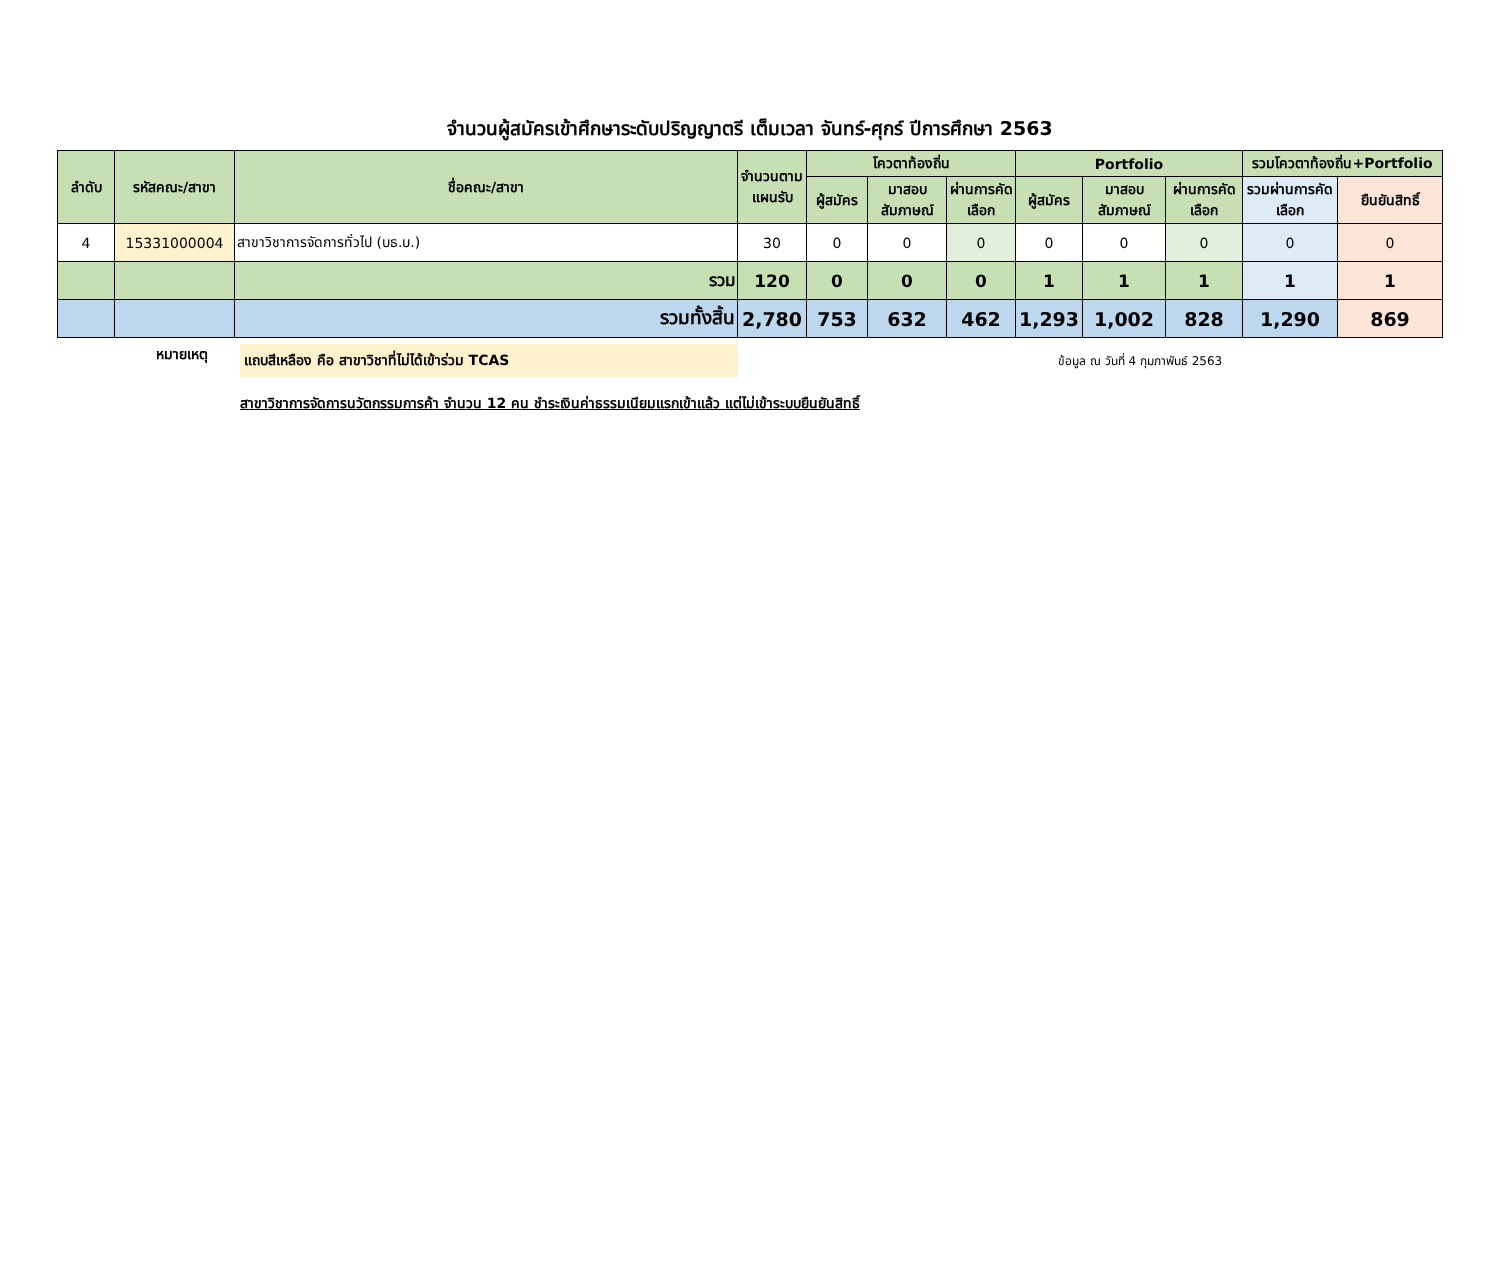จำนวนผู้สมัครเข้าศึกษาระดับปริญญาตรี เต็มเวลา จันทร์-ศุกร์ ปีการศึกษา 2563
| ลำดับ | รหัสคณะ/สาขา | ชื่อคณะ/สาขา | จำนวนตามแผนรับ | โควตาท้องถิ่น | | | Portfolio | | | รวมโควตาท้องถิ่น+Portfolio | |
| --- | --- | --- | --- | --- | --- | --- | --- | --- | --- | --- | --- |
| | | | | ผู้สมัคร | มาสอบสัมภาษณ์ | ผ่านการคัดเลือก | ผู้สมัคร | มาสอบสัมภาษณ์ | ผ่านการคัดเลือก | รวมผ่านการคัดเลือก | ยืนยันสิทธิ์ |
| 4 | 15331000004 | สาขาวิชาการจัดการทั่วไป (บธ.บ.) | 30 | 0 | 0 | 0 | 0 | 0 | 0 | 0 | 0 |
| | | รวม | 120 | 0 | 0 | 0 | 1 | 1 | 1 | 1 | 1 |
| | | รวมทั้งสิ้น | 2,780 | 753 | 632 | 462 | 1,293 | 1,002 | 828 | 1,290 | 869 |
หมายเหตุ
แถบสีเหลือง คือ สาขาวิชาที่ไม่ได้เข้าร่วม TCAS
ข้อมูล ณ วันที่ 4 กุมภาพันธ์ 2563
สาขาวิชาการจัดการนวัตกรรมการค้า จำนวน 12 คน ชำระเงินค่าธรรมเนียมแรกเข้าแล้ว แต่ไม่เข้าระบบยืนยันสิทธิ์